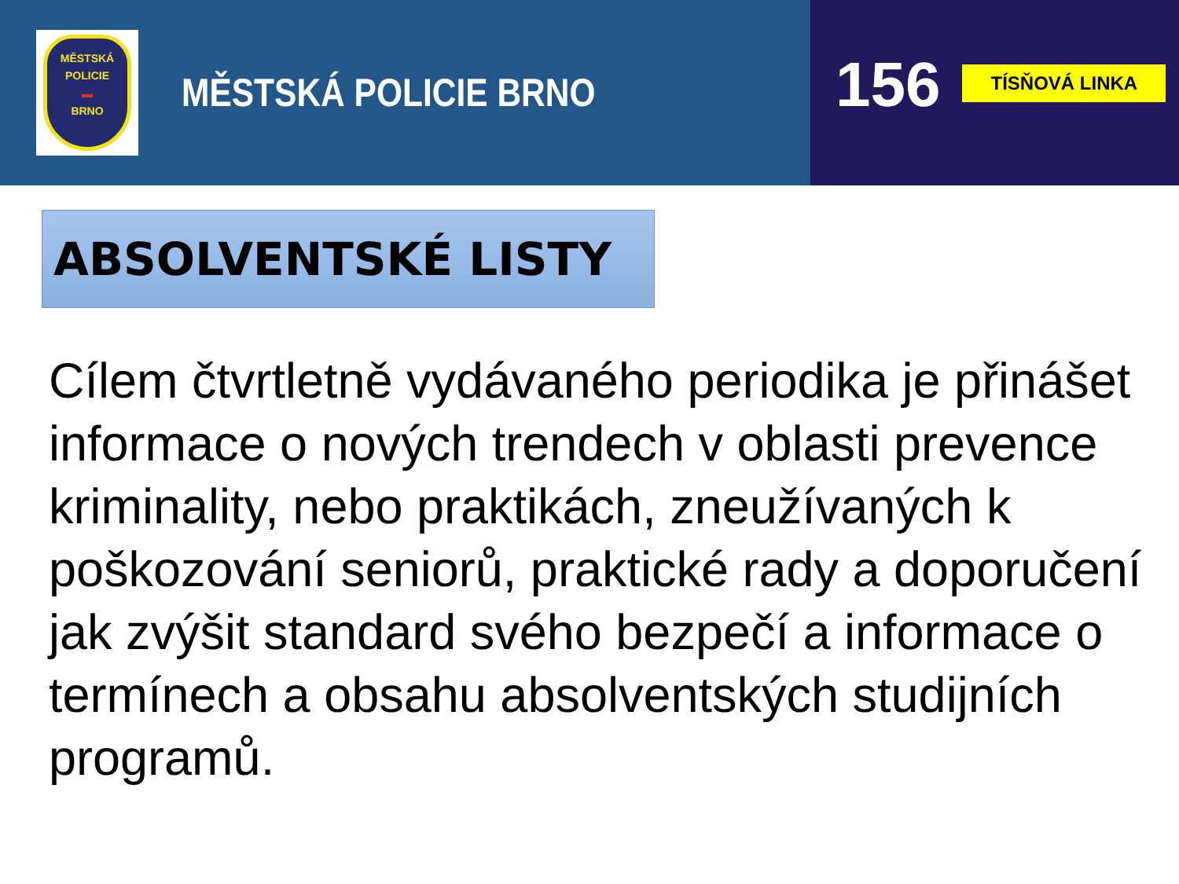MĚSTSKÁ
POLICIE
▬
BRNO
MĚSTSKÁ POLICIE BRNO
156
TÍSŇOVÁ LINKA
ABSOLVENTSKÉ LISTY
Cílem čtvrtletně vydávaného periodika je přinášet informace o nových trendech v oblasti prevence kriminality, nebo praktikách, zneužívaných k poškozování seniorů, praktické rady a doporučení jak zvýšit standard svého bezpečí a informace o termínech a obsahu absolventských studijních programů.